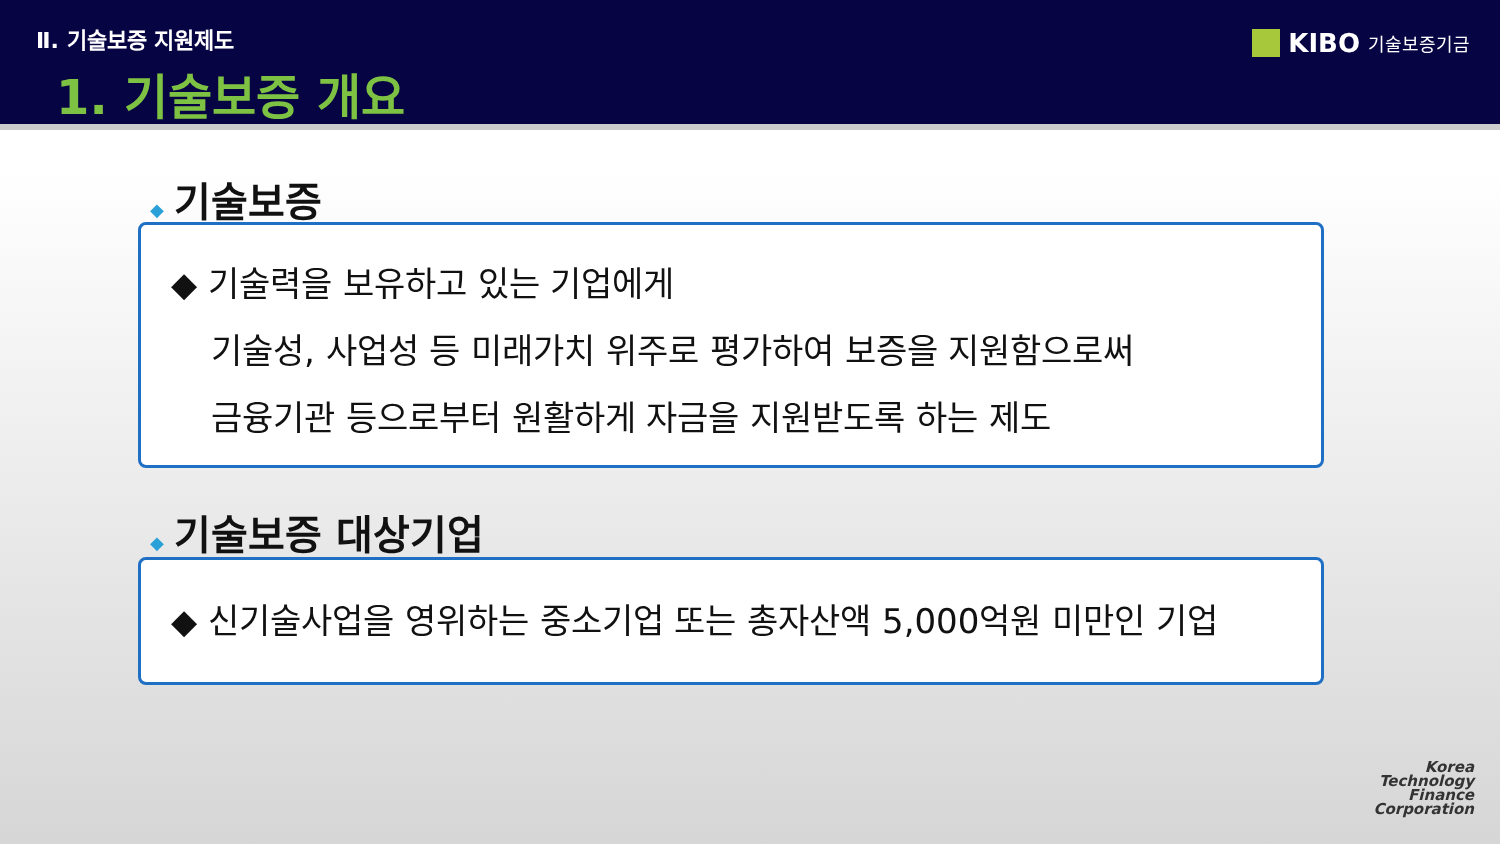Ⅱ. 기술보증 지원제도
1. 기술보증 개요
KIBO 기술보증기금
◆ 기술보증
◆ 기술력을 보유하고 있는 기업에게
기술성, 사업성 등 미래가치 위주로 평가하여 보증을 지원함으로써
금융기관 등으로부터 원활하게 자금을 지원받도록 하는 제도
◆ 기술보증 대상기업
◆ 신기술사업을 영위하는 중소기업 또는 총자산액 5,000억원 미만인 기업
Korea
Technology
Finance
Corporation